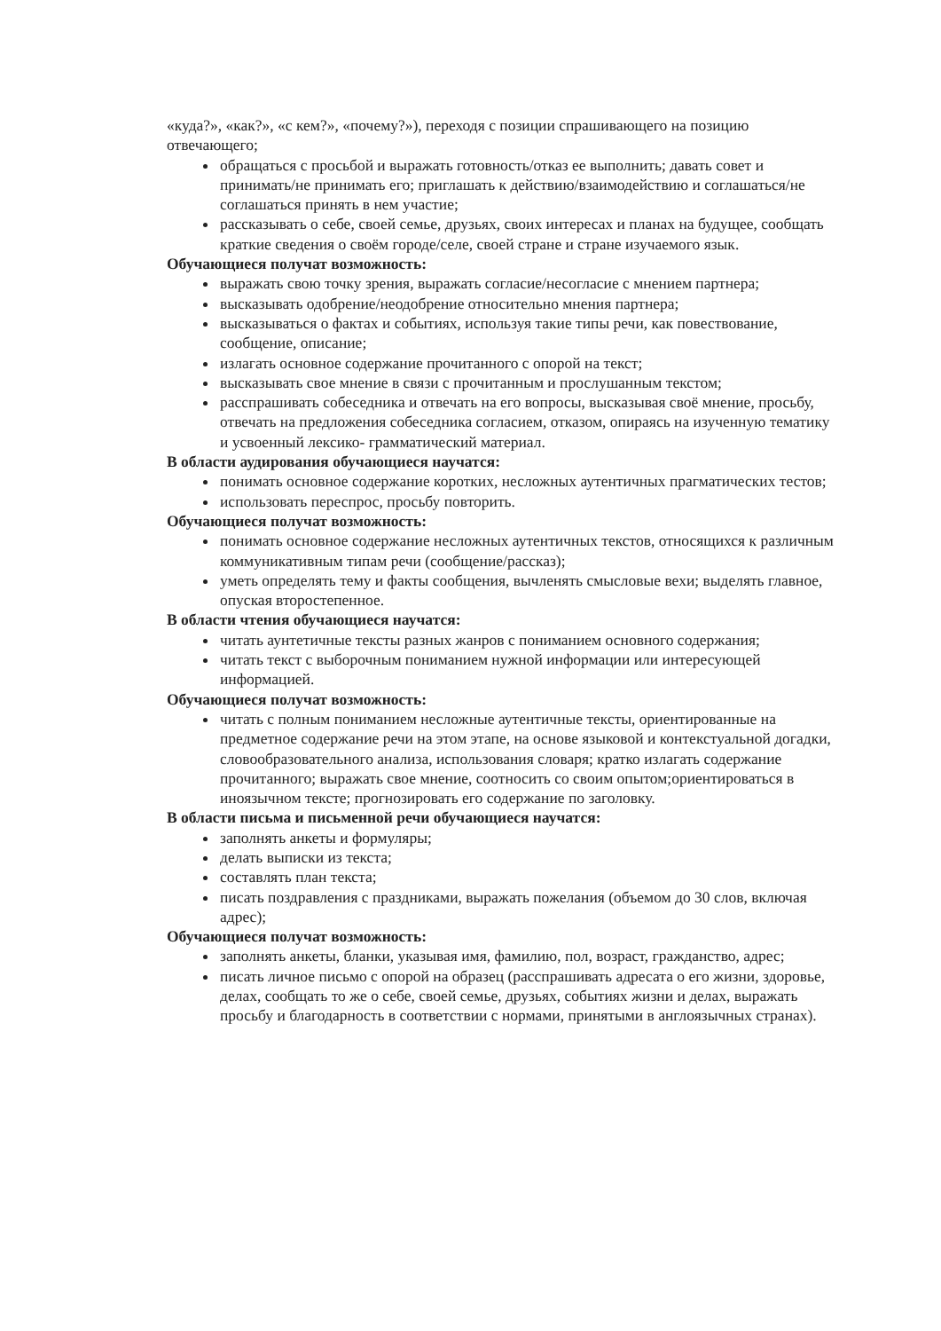«куда?», «как?», «с кем?», «почему?»), переходя с позиции спрашивающего на позицию отвечающего;
обращаться с просьбой и выражать готовность/отказ ее выполнить; давать совет и принимать/не принимать его; приглашать к действию/взаимодействию и соглашаться/не соглашаться принять в нем участие;
рассказывать о себе, своей семье, друзьях, своих интересах и планах на будущее, сообщать краткие сведения о своём городе/селе, своей стране и стране изучаемого язык.
Обучающиеся получат возможность:
выражать свою точку зрения, выражать согласие/несогласие с мнением партнера;
высказывать одобрение/неодобрение относительно мнения партнера;
высказываться о фактах и событиях, используя такие типы речи, как повествование, сообщение, описание;
излагать основное содержание прочитанного с опорой на текст;
высказывать свое мнение в связи с прочитанным и прослушанным текстом;
расспрашивать собеседника и отвечать на его вопросы, высказывая своё мнение, просьбу, отвечать на предложения собеседника согласием, отказом, опираясь на изученную тематику и усвоенный лексико- грамматический материал.
В области аудирования обучающиеся научатся:
понимать основное содержание коротких, несложных аутентичных прагматических тестов;
использовать переспрос, просьбу повторить.
Обучающиеся получат возможность:
понимать основное содержание несложных аутентичных текстов, относящихся к различным коммуникативным типам речи (сообщение/рассказ);
уметь определять тему и факты сообщения, вычленять смысловые вехи; выделять главное, опуская второстепенное.
В области чтения обучающиеся научатся:
читать аунтетичные тексты разных жанров с пониманием основного содержания;
читать текст с выборочным пониманием нужной информации или интересующей информацией.
Обучающиеся получат возможность:
читать с полным пониманием несложные аутентичные тексты, ориентированные на предметное содержание речи на этом этапе, на основе языковой и контекстуальной догадки, словообразовательного анализа, использования словаря; кратко излагать содержание прочитанного; выражать свое мнение, соотносить со своим опытом;ориентироваться в иноязычном тексте; прогнозировать его содержание по заголовку.
В области письма и письменной речи обучающиеся научатся:
заполнять анкеты и формуляры;
делать выписки из текста;
составлять план текста;
писать поздравления с праздниками, выражать пожелания (объемом до 30 слов, включая адрес);
Обучающиеся получат возможность:
заполнять анкеты, бланки, указывая имя, фамилию, пол, возраст, гражданство, адрес;
писать личное письмо с опорой на образец (расспрашивать адресата о его жизни, здоровье, делах, сообщать то же о себе, своей семье, друзьях, событиях жизни и делах, выражать просьбу и благодарность в соответствии с нормами, принятыми в англоязычных странах).